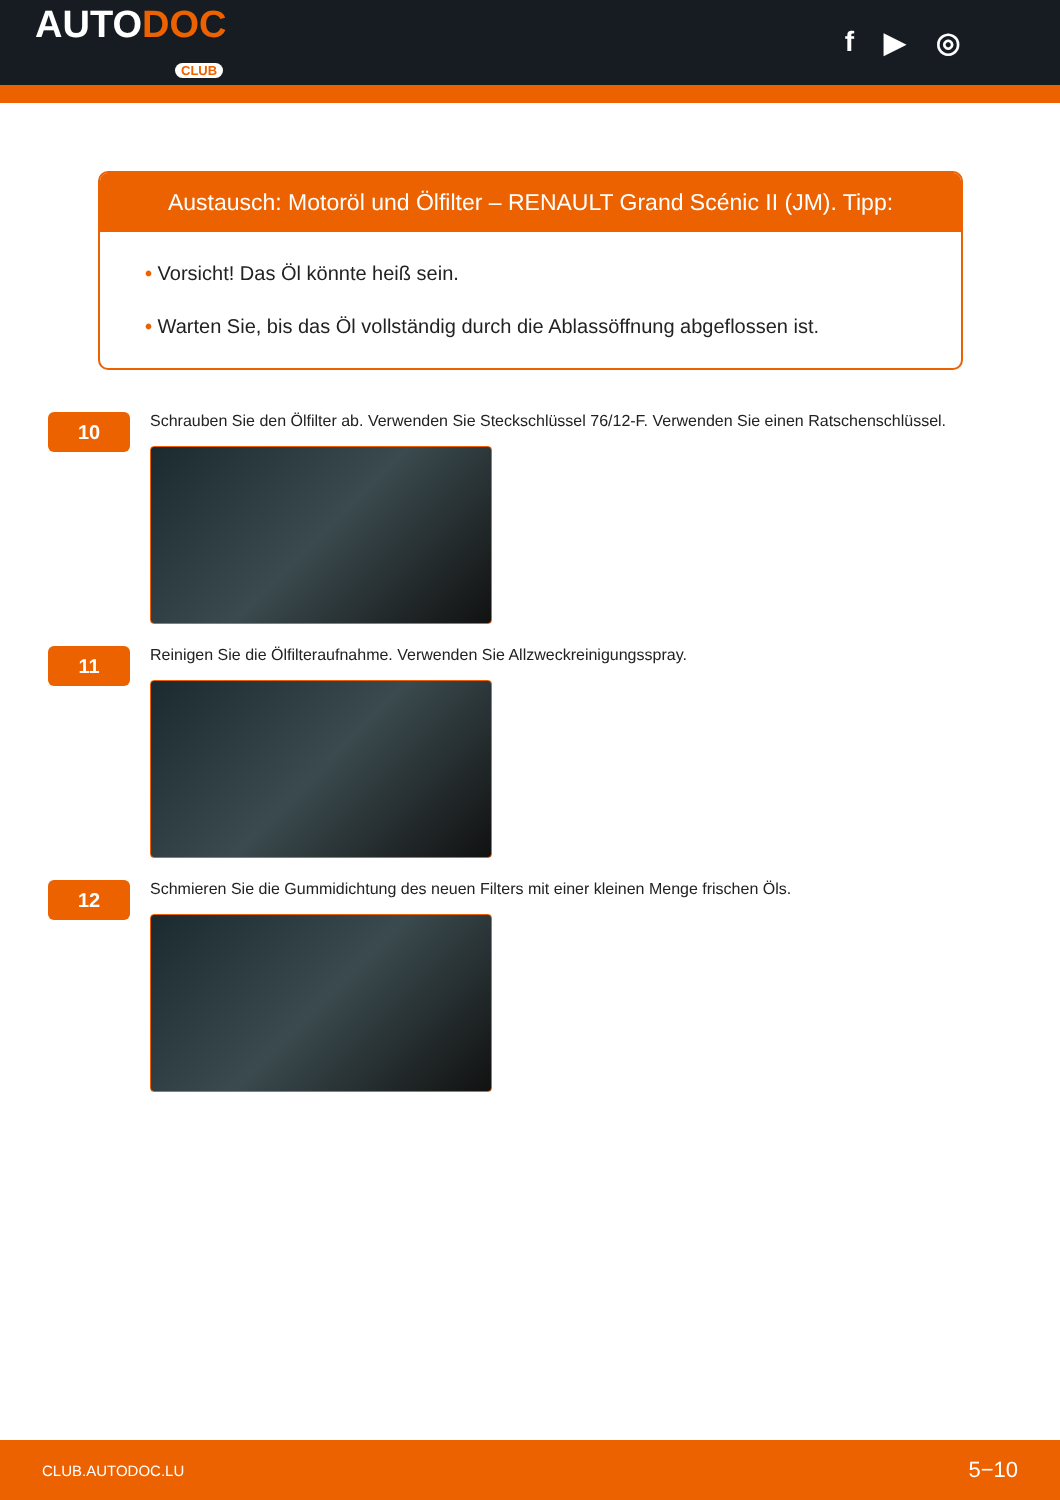AUTODOC
CLUB
f ▶ ◎
Austausch: Motoröl und Ölfilter – RENAULT Grand Scénic II (JM). Tipp:
• Vorsicht! Das Öl könnte heiß sein.
• Warten Sie, bis das Öl vollständig durch die Ablassöffnung abgeflossen ist.
10
Schrauben Sie den Ölfilter ab. Verwenden Sie Steckschlüssel 76/12-F. Verwenden Sie einen Ratschenschlüssel.
11
Reinigen Sie die Ölfilteraufnahme. Verwenden Sie Allzweckreinigungsspray.
12
Schmieren Sie die Gummidichtung des neuen Filters mit einer kleinen Menge frischen Öls.
CLUB.AUTODOC.LU 5−10